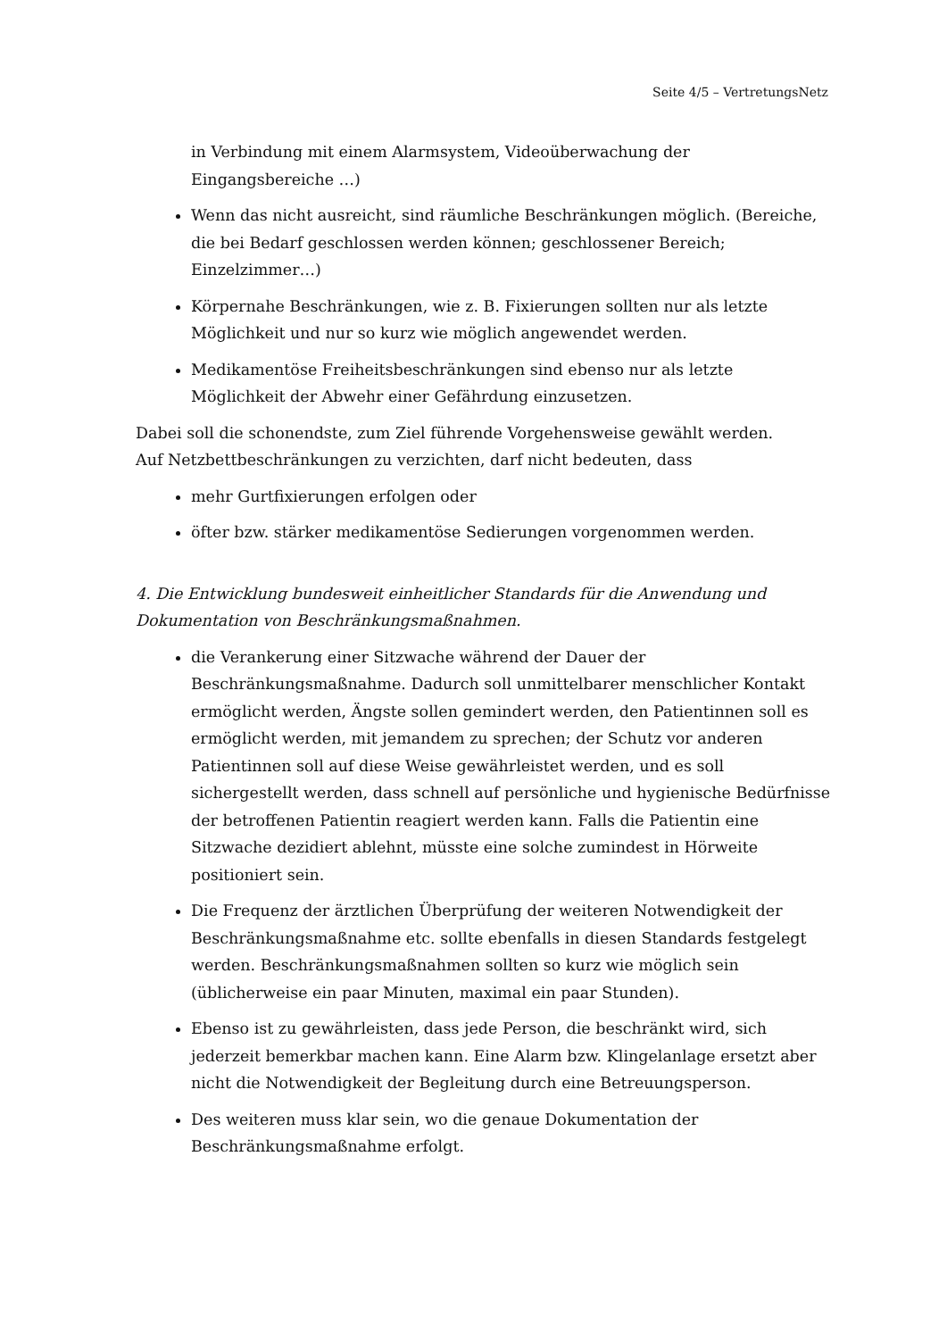Seite 4/5 – VertretungsNetz
in Verbindung mit einem Alarmsystem, Videoüberwachung der Eingangsbereiche …)
Wenn das nicht ausreicht, sind räumliche Beschränkungen möglich. (Bereiche, die bei Bedarf geschlossen werden können; geschlossener Bereich; Einzelzimmer…)
Körpernahe Beschränkungen, wie z. B. Fixierungen sollten nur als letzte Möglichkeit und nur so kurz wie möglich angewendet werden.
Medikamentöse Freiheitsbeschränkungen sind ebenso nur als letzte Möglichkeit der Abwehr einer Gefährdung einzusetzen.
Dabei soll die schonendste, zum Ziel führende Vorgehensweise gewählt werden.
Auf Netzbettbeschränkungen zu verzichten, darf nicht bedeuten, dass
mehr Gurtfixierungen erfolgen oder
öfter bzw. stärker medikamentöse Sedierungen vorgenommen werden.
4. Die Entwicklung bundesweit einheitlicher Standards für die Anwendung und Dokumentation von Beschränkungsmaßnahmen.
die Verankerung einer Sitzwache während der Dauer der Beschränkungsmaßnahme. Dadurch soll unmittelbarer menschlicher Kontakt ermöglicht werden, Ängste sollen gemindert werden, den Patientinnen soll es ermöglicht werden, mit jemandem zu sprechen; der Schutz vor anderen Patientinnen soll auf diese Weise gewährleistet werden, und es soll sichergestellt werden, dass schnell auf persönliche und hygienische Bedürfnisse der betroffenen Patientin reagiert werden kann. Falls die Patientin eine Sitzwache dezidiert ablehnt, müsste eine solche zumindest in Hörweite positioniert sein.
Die Frequenz der ärztlichen Überprüfung der weiteren Notwendigkeit der Beschränkungsmaßnahme etc. sollte ebenfalls in diesen Standards festgelegt werden. Beschränkungsmaßnahmen sollten so kurz wie möglich sein (üblicherweise ein paar Minuten, maximal ein paar Stunden).
Ebenso ist zu gewährleisten, dass jede Person, die beschränkt wird, sich jederzeit bemerkbar machen kann. Eine Alarm bzw. Klingelanlage ersetzt aber nicht die Notwendigkeit der Begleitung durch eine Betreuungsperson.
Des weiteren muss klar sein, wo die genaue Dokumentation der Beschränkungsmaßnahme erfolgt.